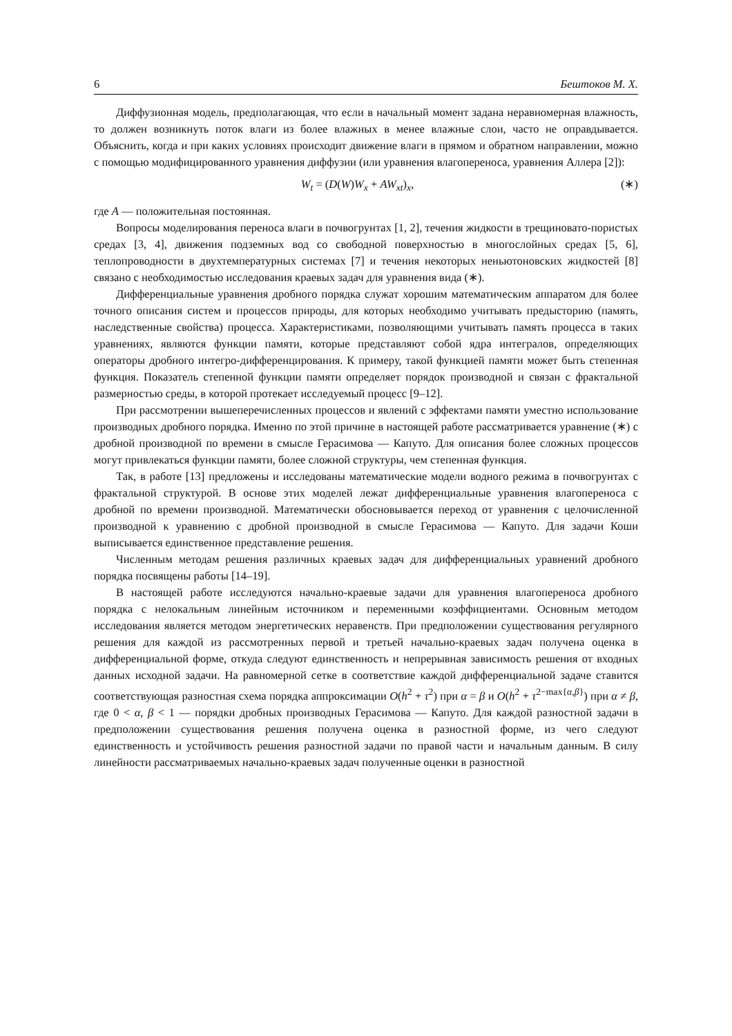6 Бештоков М. Х.
Диффузионная модель, предполагающая, что если в начальный момент задана неравномерная влажность, то должен возникнуть поток влаги из более влажных в менее влажные слои, часто не оправдывается. Объяснить, когда и при каких условиях происходит движение влаги в прямом и обратном направлении, можно с помощью модифицированного уравнения диффузии (или уравнения влагопереноса, уравнения Аллера [2]):
W<sub>t</sub> = (D(W)W<sub>x</sub> + AW<sub>xt</sub>)<sub>x</sub>, (∗)
где A — положительная постоянная.
Вопросы моделирования переноса влаги в почвогрунтах [1, 2], течения жидкости в трещиновато-пористых средах [3, 4], движения подземных вод со свободной поверхностью в многослойных средах [5, 6], теплопроводности в двухтемпературных системах [7] и течения некоторых неньютоновских жидкостей [8] связано с необходимостью исследования краевых задач для уравнения вида (∗).
Дифференциальные уравнения дробного порядка служат хорошим математическим аппаратом для более точного описания систем и процессов природы, для которых необходимо учитывать предысторию (память, наследственные свойства) процесса. Характеристиками, позволяющими учитывать память процесса в таких уравнениях, являются функции памяти, которые представляют собой ядра интегралов, определяющих операторы дробного интегро-дифференцирования. К примеру, такой функцией памяти может быть степенная функция. Показатель степенной функции памяти определяет порядок производной и связан с фрактальной размерностью среды, в которой протекает исследуемый процесс [9–12].
При рассмотрении вышеперечисленных процессов и явлений с эффектами памяти уместно использование производных дробного порядка. Именно по этой причине в настоящей работе рассматривается уравнение (∗) с дробной производной по времени в смысле Герасимова — Капуто. Для описания более сложных процессов могут привлекаться функции памяти, более сложной структуры, чем степенная функция.
Так, в работе [13] предложены и исследованы математические модели водного режима в почвогрунтах с фрактальной структурой. В основе этих моделей лежат дифференциальные уравнения влагопереноса с дробной по времени производной. Математически обосновывается переход от уравнения с целочисленной производной к уравнению с дробной производной в смысле Герасимова — Капуто. Для задачи Коши выписывается единственное представление решения.
Численным методам решения различных краевых задач для дифференциальных уравнений дробного порядка посвящены работы [14–19].
В настоящей работе исследуются начально-краевые задачи для уравнения влагопереноса дробного порядка с нелокальным линейным источником и переменными коэффициентами. Основным методом исследования является методом энергетических неравенств. При предположении существования регулярного решения для каждой из рассмотренных первой и третьей начально-краевых задач получена оценка в дифференциальной форме, откуда следуют единственность и непрерывная зависимость решения от входных данных исходной задачи. На равномерной сетке в соответствие каждой дифференциальной задаче ставится соответствующая разностная схема порядка аппроксимации O(h<sup>2</sup> + τ<sup>2</sup>) при α = β и O(h<sup>2</sup> + τ<sup>2−max{α,β}</sup>) при α ≠ β, где 0 < α, β < 1 — порядки дробных производных Герасимова — Капуто. Для каждой разностной задачи в предположении существования решения получена оценка в разностной форме, из чего следуют единственность и устойчивость решения разностной задачи по правой части и начальным данным. В силу линейности рассматриваемых начально-краевых задач полученные оценки в разностной